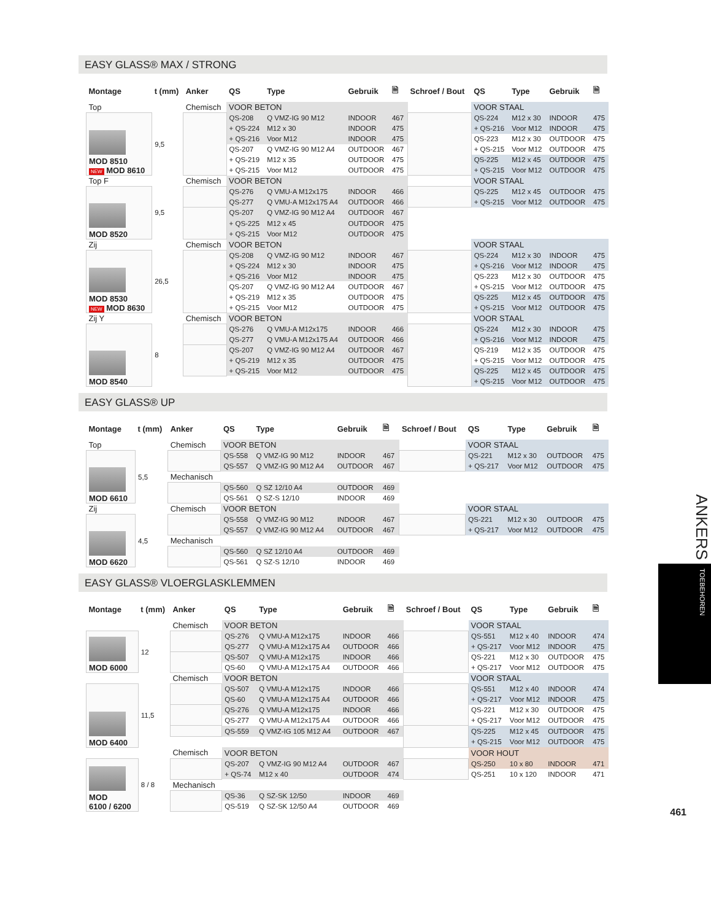EASY GLASS® MAX / STRONG
| Montage | t (mm) | Anker | QS | Type | Gebruik | 🗎 | Schroef / Bout | QS | Type | Gebruik | 🗎 |
| --- | --- | --- | --- | --- | --- | --- | --- | --- | --- | --- | --- |
| Top | | Chemisch | VOOR BETON | | | | | VOOR STAAL | | | |
| MOD 8510 NEW MOD 8610 | 9,5 | | QS-208 | Q VMZ-IG 90 M12 | INDOOR | 467 | | QS-224 | M12 x 30 | INDOOR | 475 |
| | | | + QS-224 | M12 x 30 | INDOOR | 475 | | + QS-216 | Voor M12 | INDOOR | 475 |
| | | | + QS-216 | Voor M12 | INDOOR | 475 | | QS-223 | M12 x 30 | OUTDOOR | 475 |
| | | | QS-207 | Q VMZ-IG 90 M12 A4 | OUTDOOR | 467 | | + QS-215 | Voor M12 | OUTDOOR | 475 |
| | | | + QS-219 | M12 x 35 | OUTDOOR | 475 | | QS-225 | M12 x 45 | OUTDOOR | 475 |
| | | | + QS-215 | Voor M12 | OUTDOOR | 475 | | + QS-215 | Voor M12 | OUTDOOR | 475 |
| Top F | | Chemisch | VOOR BETON | | | | | VOOR STAAL | | | |
| MOD 8520 | 9,5 | | QS-276 | Q VMU-A M12x175 | INDOOR | 466 | | QS-225 | M12 x 45 | OUTDOOR | 475 |
| | | | QS-277 | Q VMU-A M12x175 A4 | OUTDOOR | 466 | | + QS-215 | Voor M12 | OUTDOOR | 475 |
| | | | QS-207 | Q VMZ-IG 90 M12 A4 | OUTDOOR | 467 | | | | | |
| | | | + QS-225 | M12 x 45 | OUTDOOR | 475 | | | | | |
| | | | + QS-215 | Voor M12 | OUTDOOR | 475 | | | | | |
| Zij | | Chemisch | VOOR BETON | | | | | VOOR STAAL | | | |
| MOD 8530 NEW MOD 8630 | 26,5 | | QS-208 | Q VMZ-IG 90 M12 | INDOOR | 467 | | QS-224 | M12 x 30 | INDOOR | 475 |
| | | | + QS-224 | M12 x 30 | INDOOR | 475 | | + QS-216 | Voor M12 | INDOOR | 475 |
| | | | + QS-216 | Voor M12 | INDOOR | 475 | | QS-223 | M12 x 30 | OUTDOOR | 475 |
| | | | QS-207 | Q VMZ-IG 90 M12 A4 | OUTDOOR | 467 | | + QS-215 | Voor M12 | OUTDOOR | 475 |
| | | | + QS-219 | M12 x 35 | OUTDOOR | 475 | | QS-225 | M12 x 45 | OUTDOOR | 475 |
| | | | + QS-215 | Voor M12 | OUTDOOR | 475 | | + QS-215 | Voor M12 | OUTDOOR | 475 |
| Zij Y | | Chemisch | VOOR BETON | | | | | VOOR STAAL | | | |
| MOD 8540 | 8 | | QS-276 | Q VMU-A M12x175 | INDOOR | 466 | | QS-224 | M12 x 30 | INDOOR | 475 |
| | | | QS-277 | Q VMU-A M12x175 A4 | OUTDOOR | 466 | | + QS-216 | Voor M12 | INDOOR | 475 |
| | | | QS-207 | Q VMZ-IG 90 M12 A4 | OUTDOOR | 467 | | QS-219 | M12 x 35 | OUTDOOR | 475 |
| | | | + QS-219 | M12 x 35 | OUTDOOR | 475 | | + QS-215 | Voor M12 | OUTDOOR | 475 |
| | | | + QS-215 | Voor M12 | OUTDOOR | 475 | | QS-225 | M12 x 45 | OUTDOOR | 475 |
| | | | | | | | | + QS-215 | Voor M12 | OUTDOOR | 475 |
EASY GLASS® UP
| Montage | t (mm) | Anker | QS | Type | Gebruik | 🗎 | Schroef / Bout | QS | Type | Gebruik | 🗎 |
| --- | --- | --- | --- | --- | --- | --- | --- | --- | --- | --- | --- |
| Top | | Chemisch | VOOR BETON | | | | | VOOR STAAL | | | |
| MOD 6610 | 5,5 | | QS-558 | Q VMZ-IG 90 M12 | INDOOR | 467 | | QS-221 | M12 x 30 | OUTDOOR | 475 |
| | | | QS-557 | Q VMZ-IG 90 M12 A4 | OUTDOOR | 467 | | + QS-217 | Voor M12 | OUTDOOR | 475 |
| | | Mechanisch | | | | | | | | | |
| | | | QS-560 | Q SZ 12/10 A4 | OUTDOOR | 469 | | | | | |
| | | | QS-561 | Q SZ-S 12/10 | INDOOR | 469 | | | | | |
| Zij | | Chemisch | VOOR BETON | | | | | VOOR STAAL | | | |
| MOD 6620 | 4,5 | | QS-558 | Q VMZ-IG 90 M12 | INDOOR | 467 | | QS-221 | M12 x 30 | OUTDOOR | 475 |
| | | | QS-557 | Q VMZ-IG 90 M12 A4 | OUTDOOR | 467 | | + QS-217 | Voor M12 | OUTDOOR | 475 |
| | | Mechanisch | | | | | | | | | |
| | | | QS-560 | Q SZ 12/10 A4 | OUTDOOR | 469 | | | | | |
| | | | QS-561 | Q SZ-S 12/10 | INDOOR | 469 | | | | | |
EASY GLASS® VLOERGLASKLEMMEN
| Montage | t (mm) | Anker | QS | Type | Gebruik | 🗎 | Schroef / Bout | QS | Type | Gebruik | 🗎 |
| --- | --- | --- | --- | --- | --- | --- | --- | --- | --- | --- | --- |
| | | Chemisch | VOOR BETON | | | | | VOOR STAAL | | | |
| MOD 6000 | 12 | | QS-276 | Q VMU-A M12x175 | INDOOR | 466 | | QS-551 | M12 x 40 | INDOOR | 474 |
| | | | QS-277 | Q VMU-A M12x175 A4 | OUTDOOR | 466 | | + QS-217 | Voor M12 | INDOOR | 475 |
| | | | QS-507 | Q VMU-A M12x175 | INDOOR | 466 | | QS-221 | M12 x 30 | OUTDOOR | 475 |
| | | | QS-60 | Q VMU-A M12x175 A4 | OUTDOOR | 466 | | + QS-217 | Voor M12 | OUTDOOR | 475 |
| | | Chemisch | VOOR BETON | | | | | VOOR STAAL | | | |
| MOD 6400 | 11,5 | | QS-507 | Q VMU-A M12x175 | INDOOR | 466 | | QS-551 | M12 x 40 | INDOOR | 474 |
| | | | QS-60 | Q VMU-A M12x175 A4 | OUTDOOR | 466 | | + QS-217 | Voor M12 | INDOOR | 475 |
| | | | QS-276 | Q VMU-A M12x175 | INDOOR | 466 | | QS-221 | M12 x 30 | OUTDOOR | 475 |
| | | | QS-277 | Q VMU-A M12x175 A4 | OUTDOOR | 466 | | + QS-217 | Voor M12 | OUTDOOR | 475 |
| | | | QS-559 | Q VMZ-IG 105 M12 A4 | OUTDOOR | 467 | | QS-225 | M12 x 45 | OUTDOOR | 475 |
| | | | | | | | | + QS-215 | Voor M12 | OUTDOOR | 475 |
| | | Chemisch | VOOR BETON | | | | | VOOR HOUT | | | |
| MOD 6100 / 6200 | 8 / 8 | | QS-207 | Q VMZ-IG 90 M12 A4 | OUTDOOR | 467 | | QS-250 | 10 x 80 | INDOOR | 471 |
| | | | + QS-74 | M12 x 40 | OUTDOOR | 474 | | QS-251 | 10 x 120 | INDOOR | 471 |
| | | Mechanisch | | | | | | | | | |
| | | | QS-36 | Q SZ-SK 12/50 | INDOOR | 469 | | | | | |
| | | | QS-519 | Q SZ-SK 12/50 A4 | OUTDOOR | 469 | | | | | |
ANKERS
TOEBEHOREN
461